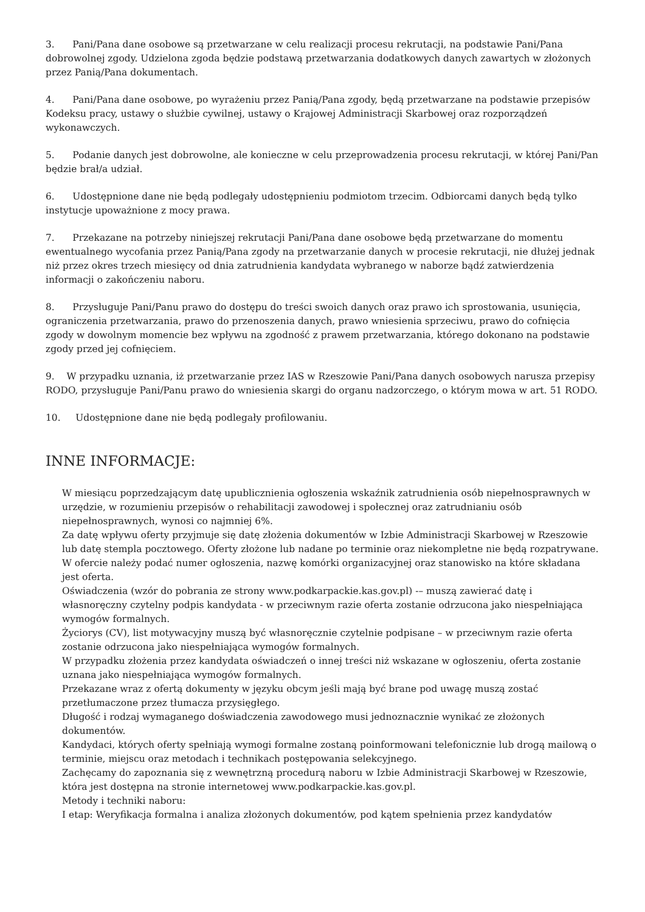3. Pani/Pana dane osobowe są przetwarzane w celu realizacji procesu rekrutacji, na podstawie Pani/Pana dobrowolnej zgody. Udzielona zgoda będzie podstawą przetwarzania dodatkowych danych zawartych w złożonych przez Panią/Pana dokumentach.
4. Pani/Pana dane osobowe, po wyrażeniu przez Panią/Pana zgody, będą przetwarzane na podstawie przepisów Kodeksu pracy, ustawy o służbie cywilnej, ustawy o Krajowej Administracji Skarbowej oraz rozporządzeń wykonawczych.
5. Podanie danych jest dobrowolne, ale konieczne w celu przeprowadzenia procesu rekrutacji, w której Pani/Pan będzie brał/a udział.
6. Udostępnione dane nie będą podlegały udostępnieniu podmiotom trzecim. Odbiorcami danych będą tylko instytucje upoważnione z mocy prawa.
7. Przekazane na potrzeby niniejszej rekrutacji Pani/Pana dane osobowe będą przetwarzane do momentu ewentualnego wycofania przez Panią/Pana zgody na przetwarzanie danych w procesie rekrutacji, nie dłużej jednak niż przez okres trzech miesięcy od dnia zatrudnienia kandydata wybranego w naborze bądź zatwierdzenia informacji o zakończeniu naboru.
8. Przysługuje Pani/Panu prawo do dostępu do treści swoich danych oraz prawo ich sprostowania, usunięcia, ograniczenia przetwarzania, prawo do przenoszenia danych, prawo wniesienia sprzeciwu, prawo do cofnięcia zgody w dowolnym momencie bez wpływu na zgodność z prawem przetwarzania, którego dokonano na podstawie zgody przed jej cofnięciem.
9. W przypadku uznania, iż przetwarzanie przez IAS w Rzeszowie Pani/Pana danych osobowych narusza przepisy RODO, przysługuje Pani/Panu prawo do wniesienia skargi do organu nadzorczego, o którym mowa w art. 51 RODO.
10. Udostępnione dane nie będą podlegały profilowaniu.
INNE INFORMACJE:
W miesiącu poprzedzającym datę upublicznienia ogłoszenia wskaźnik zatrudnienia osób niepełnosprawnych w urzędzie, w rozumieniu przepisów o rehabilitacji zawodowej i społecznej oraz zatrudnianiu osób niepełnosprawnych, wynosi co najmniej 6%.
Za datę wpływu oferty przyjmuje się datę złożenia dokumentów w Izbie Administracji Skarbowej w Rzeszowie lub datę stempla pocztowego. Oferty złożone lub nadane po terminie oraz niekompletne nie będą rozpatrywane.
W ofercie należy podać numer ogłoszenia, nazwę komórki organizacyjnej oraz stanowisko na które składana jest oferta.
Oświadczenia (wzór do pobrania ze strony www.podkarpackie.kas.gov.pl) -– muszą zawierać datę i własnoręczny czytelny podpis kandydata - w przeciwnym razie oferta zostanie odrzucona jako niespełniająca wymogów formalnych.
Życiorys (CV), list motywacyjny muszą być własnoręcznie czytelnie podpisane – w przeciwnym razie oferta zostanie odrzucona jako niespełniająca wymogów formalnych.
W przypadku złożenia przez kandydata oświadczeń o innej treści niż wskazane w ogłoszeniu, oferta zostanie uznana jako niespełniająca wymogów formalnych.
Przekazane wraz z ofertą dokumenty w języku obcym jeśli mają być brane pod uwagę muszą zostać przetłumaczone przez tłumacza przysięgłego.
Długość i rodzaj wymaganego doświadczenia zawodowego musi jednoznacznie wynikać ze złożonych dokumentów.
Kandydaci, których oferty spełniają wymogi formalne zostaną poinformowani telefonicznie lub drogą mailową o terminie, miejscu oraz metodach i technikach postępowania selekcyjnego.
Zachęcamy do zapoznania się z wewnętrzną procedurą naboru w Izbie Administracji Skarbowej w Rzeszowie, która jest dostępna na stronie internetowej www.podkarpackie.kas.gov.pl.
Metody i techniki naboru:
I etap: Weryfikacja formalna i analiza złożonych dokumentów, pod kątem spełnienia przez kandydatów